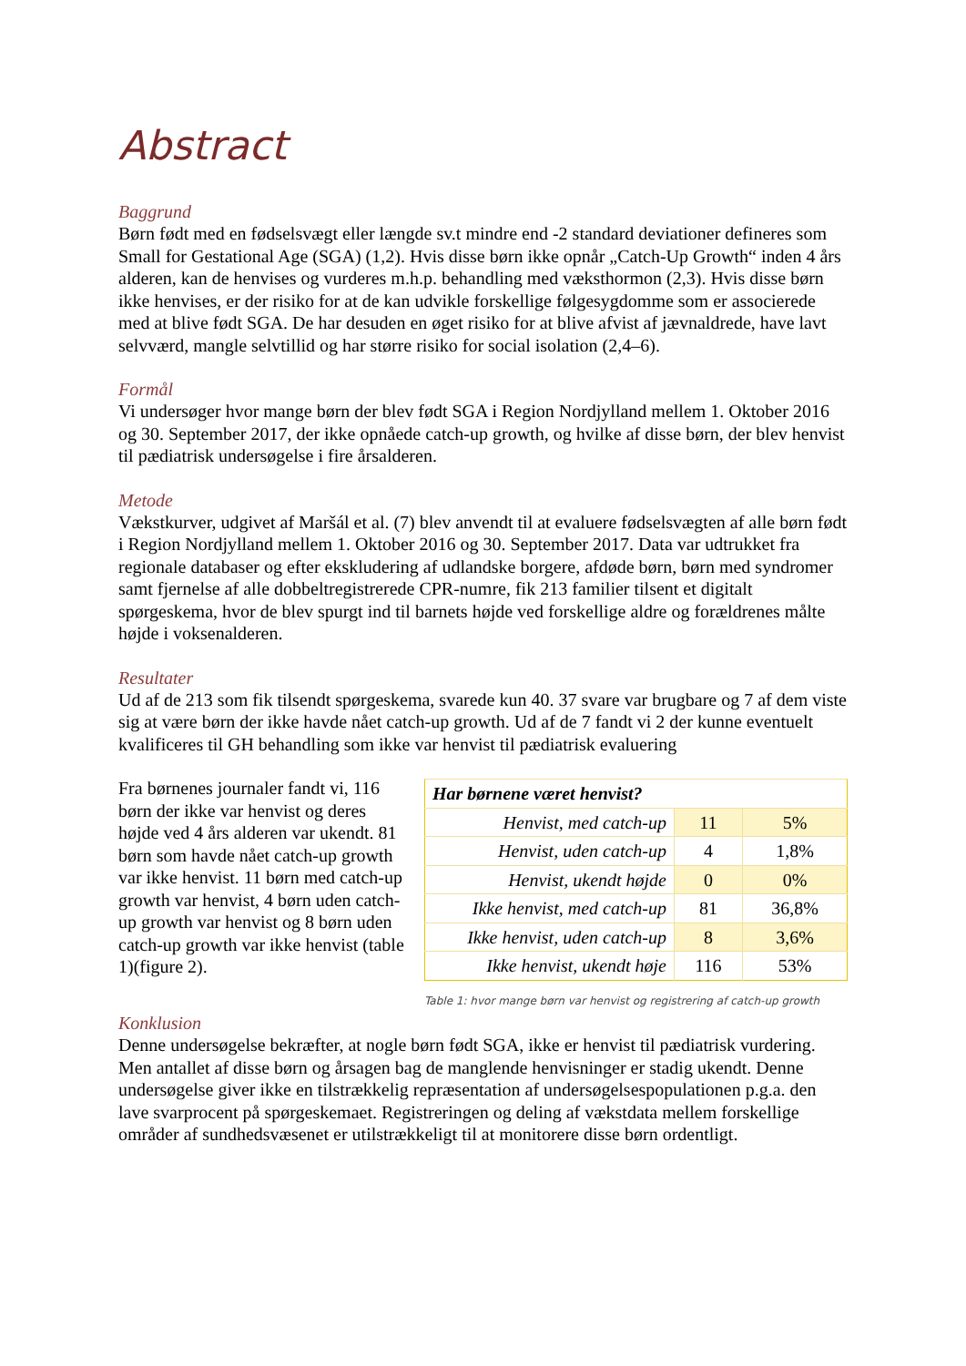Abstract
Baggrund
Børn født med en fødselsvægt eller længde sv.t mindre end -2 standard deviationer defineres som Small for Gestational Age (SGA) (1,2). Hvis disse børn ikke opnår „Catch-Up Growth“ inden 4 års alderen, kan de henvises og vurderes m.h.p. behandling med væksthormon (2,3). Hvis disse børn ikke henvises, er der risiko for at de kan udvikle forskellige følgesygdomme som er associerede med at blive født SGA. De har desuden en øget risiko for at blive afvist af jævnaldrede, have lavt selvværd, mangle selvtillid og har større risiko for social isolation (2,4–6).
Formål
Vi undersøger hvor mange børn der blev født SGA i Region Nordjylland mellem 1. Oktober 2016 og 30. September 2017, der ikke opnåede catch-up growth, og hvilke af disse børn, der blev henvist til pædiatrisk undersøgelse i fire årsalderen.
Metode
Vækstkurver, udgivet af Maršál et al. (7) blev anvendt til at evaluere fødselsvægten af alle børn født i Region Nordjylland mellem 1. Oktober 2016 og 30. September 2017. Data var udtrukket fra regionale databaser og efter ekskludering af udlandske borgere, afdøde børn, børn med syndromer samt fjernelse af alle dobbeltregistrerede CPR-numre, fik 213 familier tilsent et digitalt spørgeskema, hvor de blev spurgt ind til barnets højde ved forskellige aldre og forældrenes målte højde i voksenalderen.
Resultater
Ud af de 213 som fik tilsendt spørgeskema, svarede kun 40. 37 svare var brugbare og 7 af dem viste sig at være børn der ikke havde nået catch-up growth. Ud af de 7 fandt vi 2 der kunne eventuelt kvalificeres til GH behandling som ikke var henvist til pædiatrisk evaluering
Fra børnenes journaler fandt vi, 116 børn der ikke var henvist og deres højde ved 4 års alderen var ukendt. 81 børn som havde nået catch-up growth var ikke henvist. 11 børn med catch-up growth var henvist, 4 børn uden catch-up growth var henvist og 8 børn uden catch-up growth var ikke henvist (table 1)(figure 2).
| Har børnene været henvist? | | |
| --- | --- | --- |
| Henvist, med catch-up | 11 | 5% |
| Henvist, uden catch-up | 4 | 1,8% |
| Henvist, ukendt højde | 0 | 0% |
| Ikke henvist, med catch-up | 81 | 36,8% |
| Ikke henvist, uden catch-up | 8 | 3,6% |
| Ikke henvist, ukendt høje | 116 | 53% |
Table 1: hvor mange børn var henvist og registrering af catch-up growth
Konklusion
Denne undersøgelse bekræfter, at nogle børn født SGA, ikke er henvist til pædiatrisk vurdering. Men antallet af disse børn og årsagen bag de manglende henvisninger er stadig ukendt. Denne undersøgelse giver ikke en tilstrækkelig repræsentation af undersøgelsespopulationen p.g.a. den lave svarprocent på spørgeskemaet. Registreringen og deling af vækstdata mellem forskellige områder af sundhedsvæsenet er utilstrækkeligt til at monitorere disse børn ordentligt.